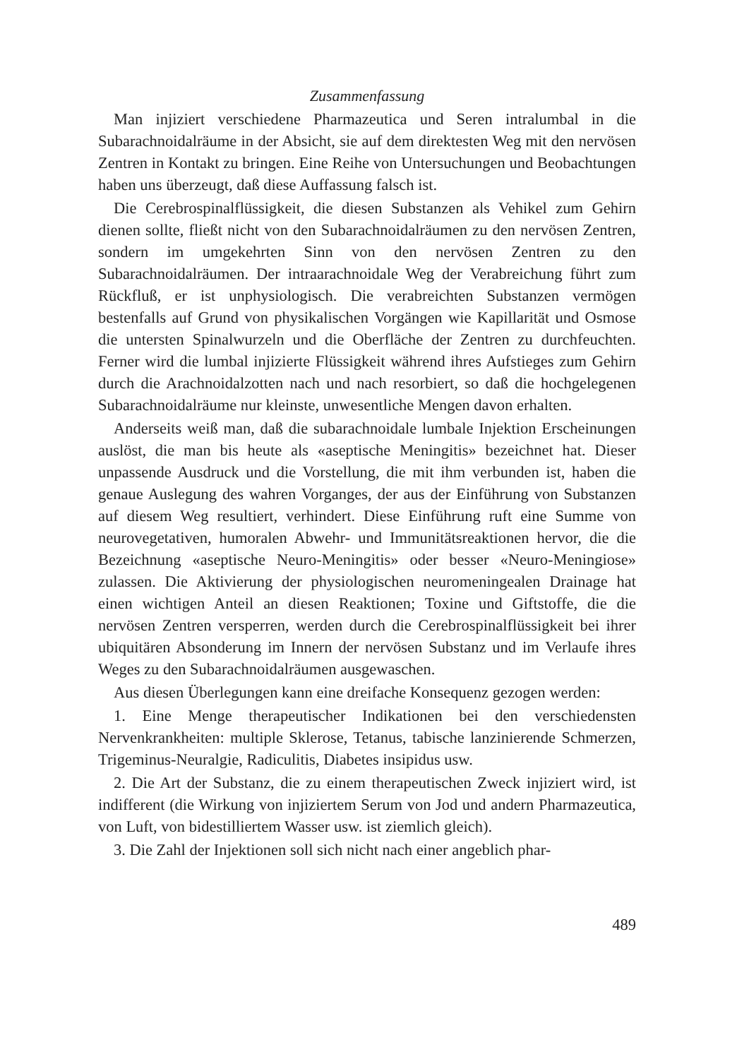Zusammenfassung
Man injiziert verschiedene Pharmazeutica und Seren intralumbal in die Subarachnoidalräume in der Absicht, sie auf dem direktesten Weg mit den nervösen Zentren in Kontakt zu bringen. Eine Reihe von Untersuchungen und Beobachtungen haben uns überzeugt, daß diese Auffassung falsch ist.
Die Cerebrospinalflüssigkeit, die diesen Substanzen als Vehikel zum Gehirn dienen sollte, fließt nicht von den Subarachnoidalräumen zu den nervösen Zentren, sondern im umgekehrten Sinn von den nervösen Zentren zu den Subarachnoidalräumen. Der intraarachnoidale Weg der Verabreichung führt zum Rückfluß, er ist unphysiologisch. Die verabreichten Substanzen vermögen bestenfalls auf Grund von physikalischen Vorgängen wie Kapillarität und Osmose die untersten Spinalwurzeln und die Oberfläche der Zentren zu durchfeuchten. Ferner wird die lumbal injizierte Flüssigkeit während ihres Aufstieges zum Gehirn durch die Arachnoidalzotten nach und nach resorbiert, so daß die hochgelegenen Subarachnoidalräume nur kleinste, unwesentliche Mengen davon erhalten.
Anderseits weiß man, daß die subarachnoidale lumbale Injektion Erscheinungen auslöst, die man bis heute als «aseptische Meningitis» bezeichnet hat. Dieser unpassende Ausdruck und die Vorstellung, die mit ihm verbunden ist, haben die genaue Auslegung des wahren Vorganges, der aus der Einführung von Substanzen auf diesem Weg resultiert, verhindert. Diese Einführung ruft eine Summe von neurovegetativen, humoralen Abwehr- und Immunitätsreaktionen hervor, die die Bezeichnung «aseptische Neuro-Meningitis» oder besser «Neuro-Meningiose» zulassen. Die Aktivierung der physiologischen neuromeningealen Drainage hat einen wichtigen Anteil an diesen Reaktionen; Toxine und Giftstoffe, die die nervösen Zentren versperren, werden durch die Cerebrospinalflüssigkeit bei ihrer ubiquitären Absonderung im Innern der nervösen Substanz und im Verlaufe ihres Weges zu den Subarachnoidalräumen ausgewaschen.
Aus diesen Überlegungen kann eine dreifache Konsequenz gezogen werden:
1. Eine Menge therapeutischer Indikationen bei den verschiedensten Nervenkrankheiten: multiple Sklerose, Tetanus, tabische lanzinierende Schmerzen, Trigeminus-Neuralgie, Radiculitis, Diabetes insipidus usw.
2. Die Art der Substanz, die zu einem therapeutischen Zweck injiziert wird, ist indifferent (die Wirkung von injiziertem Serum von Jod und andern Pharmazeutica, von Luft, von bidestilliertem Wasser usw. ist ziemlich gleich).
3. Die Zahl der Injektionen soll sich nicht nach einer angeblich phar-
489